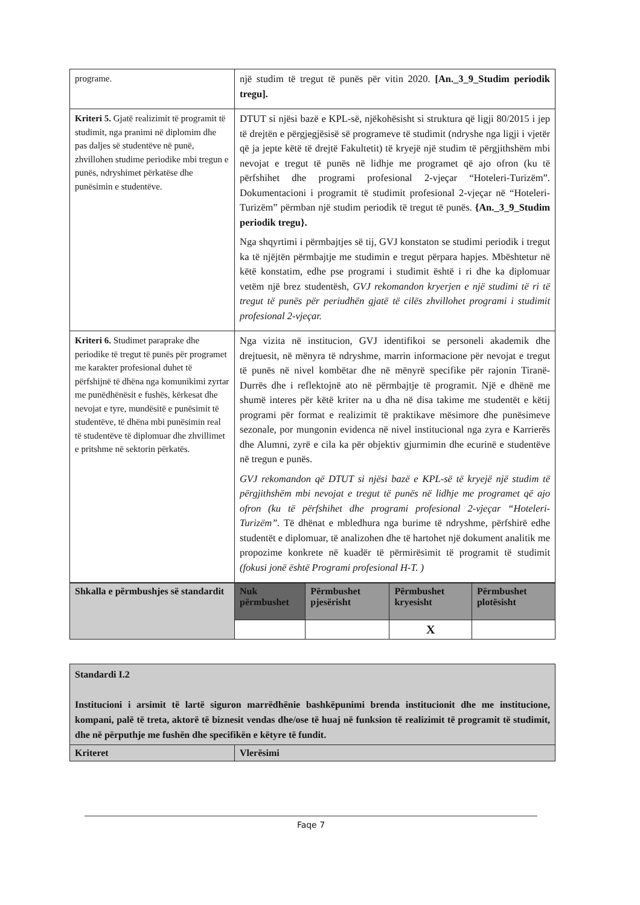| programe. | një studim të tregut të punës për vitin 2020. [An._3_9_Studim periodik tregu]. |
| Kriteri 5. Gjatë realizimit të programit të studimit, nga pranimi në diplomim dhe pas daljes së studentëve në punë, zhvillohen studime periodike mbi tregun e punës, ndryshimet përkatëse dhe punësimin e studentëve. | DTUT si njësi bazë e KPL-së, njëkohësisht si struktura që ligji 80/2015 i jep të drejtën e përgjegjësisë së programeve të studimit (ndryshe nga ligji i vjetër që ja jepte këtë të drejtë Fakultetit) të kryejë një studim të përgjithshëm mbi nevojat e tregut të punës në lidhje me programet që ajo ofron (ku të përfshihet dhe programi profesional 2-vjeçar “Hoteleri-Turizëm”. Dokumentacioni i programit të studimit profesional 2-vjeçar në “Hoteleri-Turizëm” përmban një studim periodik të tregut të punës. {An._3_9_Studim periodik tregu}. Nga shqyrtimi i përmbajtjes së tij, GVJ konstaton se studimi periodik i tregut ka të njëjtën përmbajtje me studimin e tregut përpara hapjes. Mbështetur në këtë konstatim, edhe pse programi i studimit është i ri dhe ka diplomuar vetëm një brez studentësh, GVJ rekomandon kryerjen e një studimi të ri të tregut të punës për periudhën gjatë të cilës zhvillohet programi i studimit profesional 2-vjeçar. |
| Kriteri 6. Studimet paraprake dhe periodike të tregut të punës për programet me karakter profesional duhet të përfshijnë të dhëna nga komunikimi zyrtar me punëdhënësit e fushës, kërkesat dhe nevojat e tyre, mundësitë e punësimit të studentëve, të dhëna mbi punësimin real të studentëve të diplomuar dhe zhvillimet e pritshme në sektorin përkatës. | Nga vizita në institucion, GVJ identifikoi se personeli akademik dhe drejtuesit, në mënyra të ndryshme, marrin informacione për nevojat e tregut të punës në nivel kombëtar dhe në mënyrë specifike për rajonin Tiranë-Durrës dhe i reflektojnë ato në përmbajtje të programit. Një e dhënë me shumë interes për këtë kriter na u dha në disa takime me studentët e këtij programi për format e realizimit të praktikave mësimore dhe punësimeve sezonale, por mungonin evidenca në nivel institucional nga zyra e Karrierës dhe Alumni, zyrë e cila ka për objektiv gjurmimin dhe ecurinë e studentëve në tregun e punës. GVJ rekomandon që DTUT si njësi bazë e KPL-së të kryejë një studim të përgjithshëm mbi nevojat e tregut të punës në lidhje me programet që ajo ofron (ku të përfshihet dhe programi profesional 2-vjeçar “Hoteleri-Turizëm”. Të dhënat e mbledhura nga burime të ndryshme, përfshirë edhe studentët e diplomuar, të analizohen dhe të hartohet një dokument analitik me propozime konkrete në kuadër të përmirësimit të programit të studimit (fokusi jonë është Programi profesional H-T. ) |
| Shkalla e përmbushjes së standardit | Nuk përmbushet | Përmbushet pjesërisht | Përmbushet kryesisht | Përmbushet plotësisht |
| | | | X | |
| Standardi I.2 Institucioni i arsimit të lartë siguron marrëdhënie bashkëpunimi brenda institucionit dhe me institucione, kompani, palë të treta, aktorë të biznesit vendas dhe/ose të huaj në funksion të realizimit të programit të studimit, dhe në përputhje me fushën dhe specifikën e këtyre të fundit. | |
| Kriteret | Vlerësimi |
Faqe 7